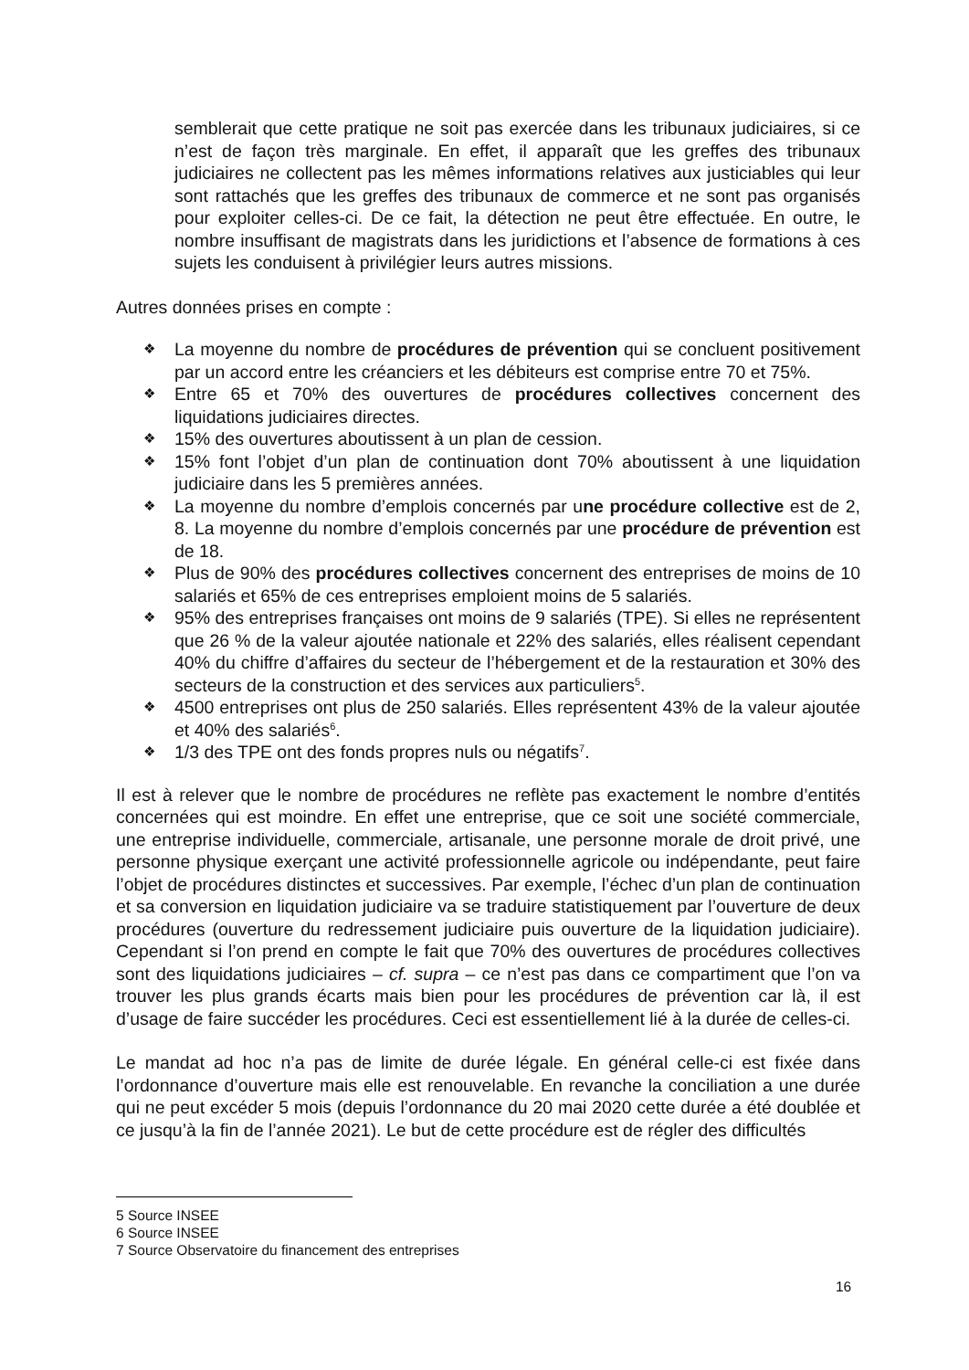semblerait que cette pratique ne soit pas exercée dans les tribunaux judiciaires, si ce n’est de façon très marginale. En effet, il apparaît que les greffes des tribunaux judiciaires ne collectent pas les mêmes informations relatives aux justiciables qui leur sont rattachés que les greffes des tribunaux de commerce et ne sont pas organisés pour exploiter celles-ci. De ce fait, la détection ne peut être effectuée. En outre, le nombre insuffisant de magistrats dans les juridictions et l’absence de formations à ces sujets les conduisent à privilégier leurs autres missions.
Autres données prises en compte :
❖ La moyenne du nombre de procédures de prévention qui se concluent positivement par un accord entre les créanciers et les débiteurs est comprise entre 70 et 75%.
❖ Entre 65 et 70% des ouvertures de procédures collectives concernent des liquidations judiciaires directes.
❖ 15% des ouvertures aboutissent à un plan de cession.
❖ 15% font l’objet d’un plan de continuation dont 70% aboutissent à une liquidation judiciaire dans les 5 premières années.
❖ La moyenne du nombre d’emplois concernés par une procédure collective est de 2, 8. La moyenne du nombre d’emplois concernés par une procédure de prévention est de 18.
❖ Plus de 90% des procédures collectives concernent des entreprises de moins de 10 salariés et 65% de ces entreprises emploient moins de 5 salariés.
❖ 95% des entreprises françaises ont moins de 9 salariés (TPE). Si elles ne représentent que 26 % de la valeur ajoutée nationale et 22% des salariés, elles réalisent cependant 40% du chiffre d’affaires du secteur de l’hébergement et de la restauration et 30% des secteurs de la construction et des services aux particuliers<sup>5</sup>.
❖ 4500 entreprises ont plus de 250 salariés. Elles représentent 43% de la valeur ajoutée et 40% des salariés<sup>6</sup>.
❖ 1/3 des TPE ont des fonds propres nuls ou négatifs<sup>7</sup>.
Il est à relever que le nombre de procédures ne reflète pas exactement le nombre d’entités concernées qui est moindre. En effet une entreprise, que ce soit une société commerciale, une entreprise individuelle, commerciale, artisanale, une personne morale de droit privé, une personne physique exerçant une activité professionnelle agricole ou indépendante, peut faire l’objet de procédures distinctes et successives. Par exemple, l’échec d’un plan de continuation et sa conversion en liquidation judiciaire va se traduire statistiquement par l’ouverture de deux procédures (ouverture du redressement judiciaire puis ouverture de la liquidation judiciaire). Cependant si l’on prend en compte le fait que 70% des ouvertures de procédures collectives sont des liquidations judiciaires – cf. supra – ce n’est pas dans ce compartiment que l’on va trouver les plus grands écarts mais bien pour les procédures de prévention car là, il est d’usage de faire succéder les procédures. Ceci est essentiellement lié à la durée de celles-ci.
Le mandat ad hoc n’a pas de limite de durée légale. En général celle-ci est fixée dans l’ordonnance d’ouverture mais elle est renouvelable. En revanche la conciliation a une durée qui ne peut excéder 5 mois (depuis l’ordonnance du 20 mai 2020 cette durée a été doublée et ce jusqu’à la fin de l’année 2021). Le but de cette procédure est de régler des difficultés
5 Source INSEE
6 Source INSEE
7 Source Observatoire du financement des entreprises
16